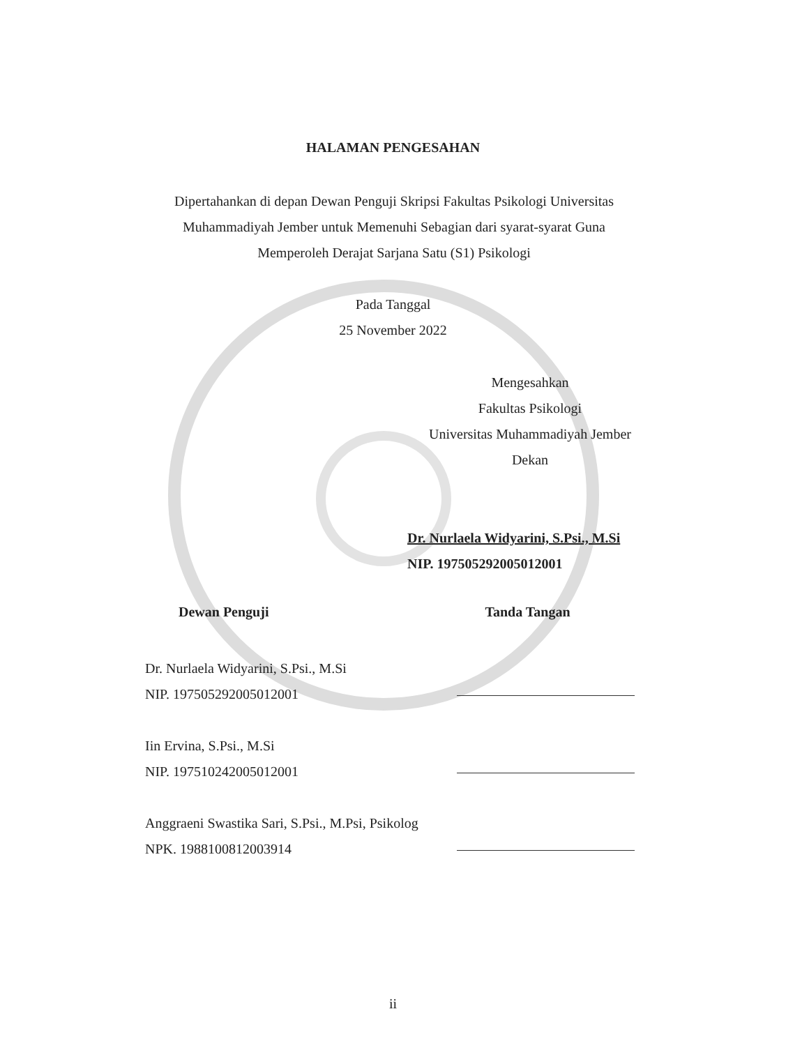HALAMAN PENGESAHAN
Dipertahankan di depan Dewan Penguji Skripsi Fakultas Psikologi Universitas Muhammadiyah Jember untuk Memenuhi Sebagian dari syarat-syarat Guna Memperoleh Derajat Sarjana Satu (S1) Psikologi
Pada Tanggal
25 November 2022
Mengesahkan
Fakultas Psikologi
Universitas Muhammadiyah Jember
Dekan
Dr. Nurlaela Widyarini, S.Psi., M.Si
NIP. 197505292005012001
Dewan Penguji Tanda Tangan
Dr. Nurlaela Widyarini, S.Psi., M.Si
NIP. 197505292005012001
Iin Ervina, S.Psi., M.Si
NIP. 197510242005012001
Anggraeni Swastika Sari, S.Psi., M.Psi, Psikolog
NPK. 1988100812003914
ii